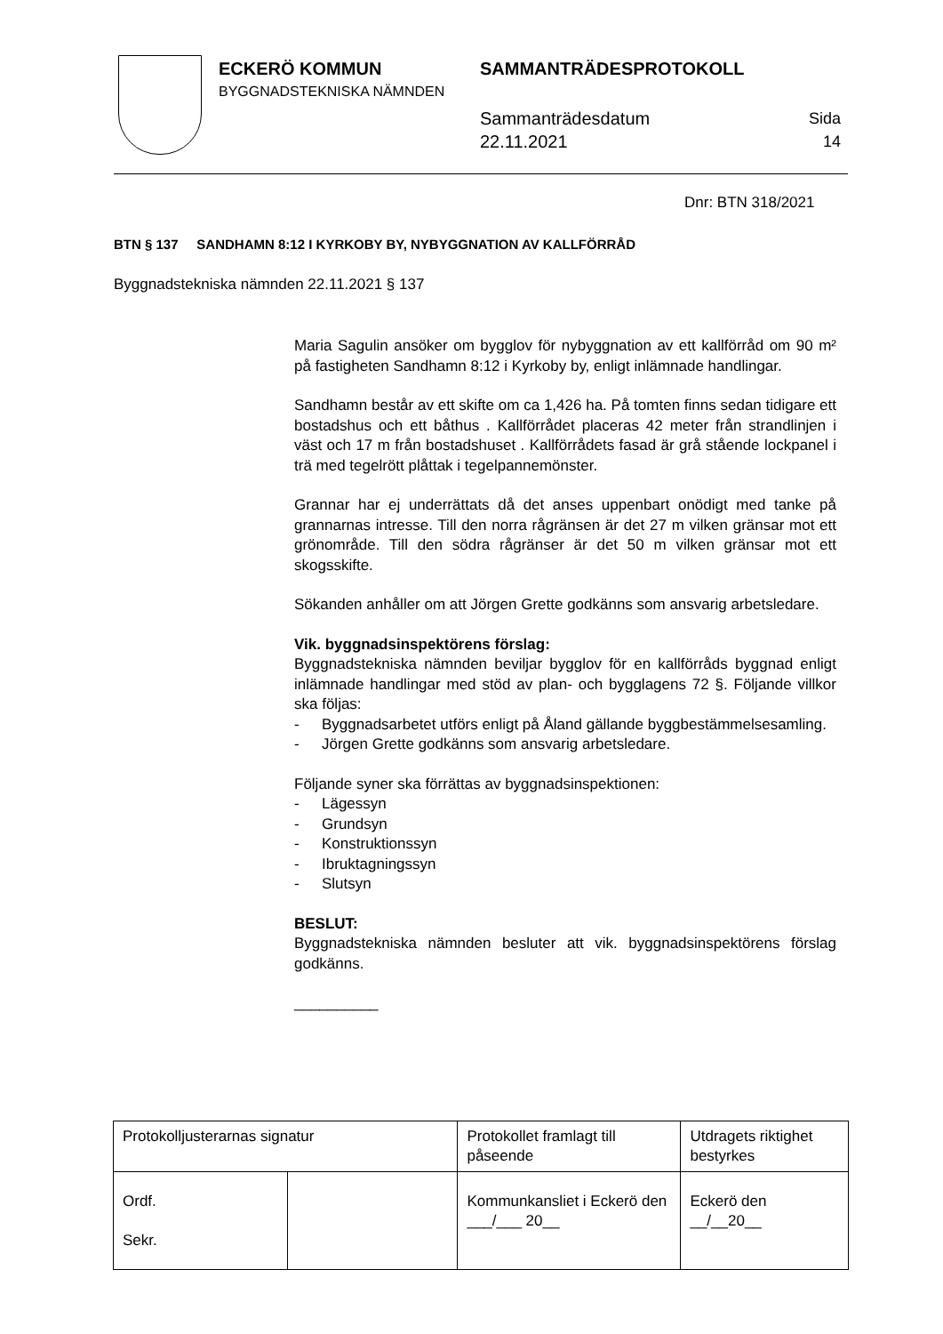ECKERÖ KOMMUN
BYGGNADSTEKNISKA NÄMNDEN
SAMMANTRÄDESPROTOKOLL
Sammanträdesdatum
22.11.2021
Sida
14
Dnr: BTN 318/2021
BTN § 137 SANDHAMN 8:12 I KYRKOBY BY, NYBYGGNATION AV KALLFÖRRÅD
Byggnadstekniska nämnden 22.11.2021 § 137
Maria Sagulin ansöker om bygglov för nybyggnation av ett kallförråd om 90 m² på fastigheten Sandhamn 8:12 i Kyrkoby by, enligt inlämnade handlingar.
Sandhamn består av ett skifte om ca 1,426 ha. På tomten finns sedan tidigare ett bostadshus och ett båthus . Kallförrådet placeras 42 meter från strandlinjen i väst och 17 m från bostadshuset . Kallförrådets fasad är grå stående lockpanel i trä med tegelrött plåttak i tegelpannemönster.
Grannar har ej underrättats då det anses uppenbart onödigt med tanke på grannarnas intresse. Till den norra rågränsen är det 27 m vilken gränsar mot ett grönområde. Till den södra rågränser är det 50 m vilken gränsar mot ett skogsskifte.
Sökanden anhåller om att Jörgen Grette godkänns som ansvarig arbetsledare.
Vik. byggnadsinspektörens förslag:
Byggnadstekniska nämnden beviljar bygglov för en kallförråds byggnad enligt inlämnade handlingar med stöd av plan- och bygglagens 72 §. Följande villkor ska följas:
- Byggnadsarbetet utförs enligt på Åland gällande byggbestämmelsesamling.
- Jörgen Grette godkänns som ansvarig arbetsledare.
Följande syner ska förrättas av byggnadsinspektionen:
- Lägessyn
- Grundsyn
- Konstruktionssyn
- Ibruktagningssyn
- Slutsyn
BESLUT:
Byggnadstekniska nämnden besluter att vik. byggnadsinspektörens förslag godkänns.
__________
| Protokolljusterarnas signatur | | Protokollet framlagt till påseende | Utdragets riktighet bestyrkes |
| Ordf. Sekr. | | Kommunkansliet i Eckerö den ___/___ 20__ | Eckerö den __/__20__ |